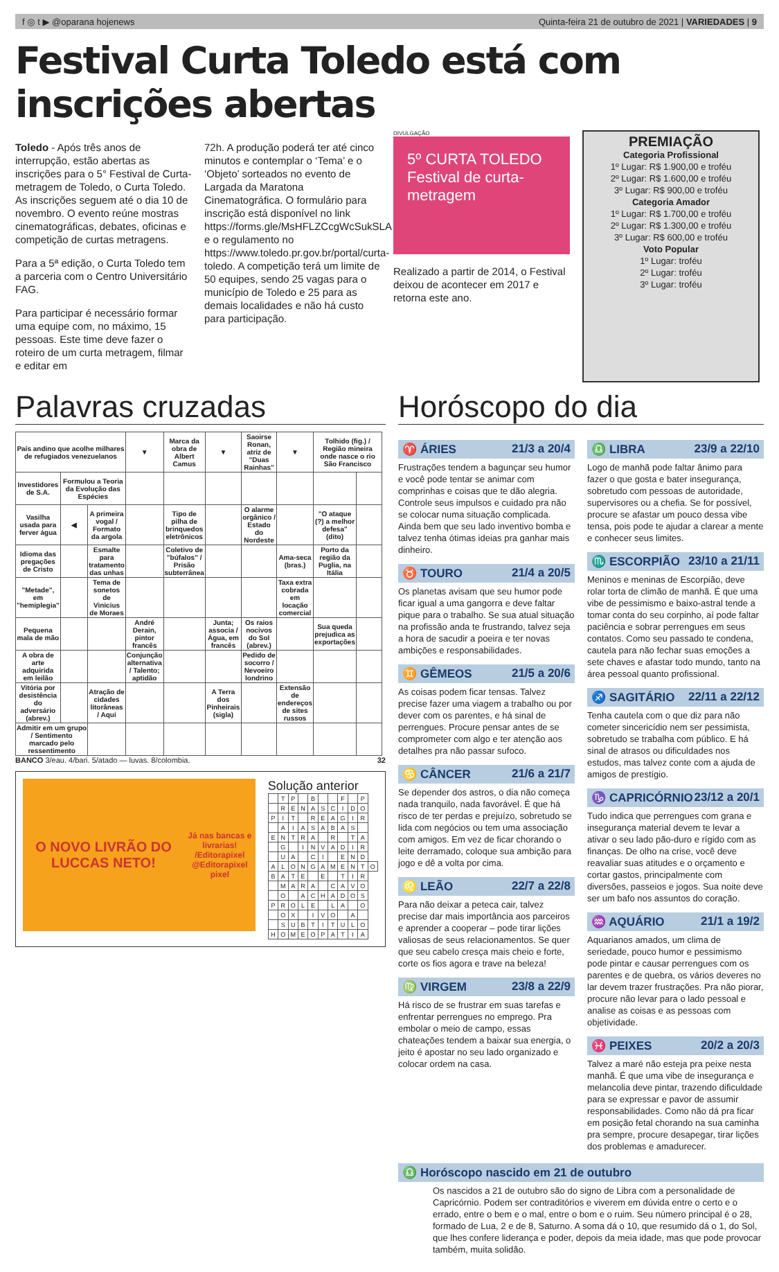f ◎ t ▶ @oparana hojenews Quinta-feira 21 de outubro de 2021 | VARIEDADES | 9
Festival Curta Toledo está com inscrições abertas
Toledo - Após três anos de interrupção, estão abertas as inscrições para o 5° Festival de Curta-metragem de Toledo, o Curta Toledo. As inscrições seguem até o dia 10 de novembro. O evento reúne mostras cinematográficas, debates, oficinas e competição de curtas metragens.
Para a 5ª edição, o Curta Toledo tem a parceria com o Centro Universitário FAG.
Para participar é necessário formar uma equipe com, no máximo, 15 pessoas. Este time deve fazer o roteiro de um curta metragem, filmar e editar em
72h. A produção poderá ter até cinco minutos e contemplar o ‘Tema’ e o ‘Objeto’ sorteados no evento de Largada da Maratona Cinematográfica. O formulário para inscrição está disponível no link https://forms.gle/MsHFLZCcgWcSukSLA e o regulamento no https://www.toledo.pr.gov.br/portal/curta-toledo. A competição terá um limite de 50 equipes, sendo 25 vagas para o município de Toledo e 25 para as demais localidades e não há custo para participação.
DIVULGAÇÃO
5º CURTA TOLEDO
Festival de curta-metragem
Realizado a partir de 2014, o Festival deixou de acontecer em 2017 e retorna este ano.
PREMIAÇÃO
Categoria Profissional
1º Lugar: R$ 1.900,00 e troféu
2º Lugar: R$ 1.600,00 e troféu
3º Lugar: R$ 900,00 e troféu
Categoria Amador
1º Lugar: R$ 1.700,00 e troféu
2º Lugar: R$ 1.300,00 e troféu
3º Lugar: R$ 600,00 e troféu
Voto Popular
1º Lugar: troféu
2º Lugar: troféu
3º Lugar: troféu
Palavras cruzadas
| País andino que acolhe milhares de refugiados venezuelanos | | | ▼ | Marca da obra de Albert Camus | ▼ | Saoirse Ronan, atriz de "Duas Rainhas" | ▼ | Tolhido (fig.) / Região mineira onde nasce o rio São Francisco | |
| Investidores de S.A. | Formulou a Teoria da Evolução das Espécies | | | | | | | | |
| Vasilha usada para ferver água | ◀ | A primeira vogal / Formato da argola | | Tipo de pilha de brinquedos eletrônicos | | O alarme orgânico / Estado do Nordeste | | "O ataque (?) a melhor defesa" (dito) | |
| Idioma das pregações de Cristo | | Esmalte para tratamento das unhas | | Coletivo de "búfalos" / Prisão subterrânea | | | Ama-seca (bras.) | Porto da região da Puglia, na Itália | |
| "Metade", em "hemiplegia" | | Tema de sonetos de Vinicius de Moraes | | | | | Taxa extra cobrada em locação comercial | | |
| Pequena mala de mão | | | André Derain, pintor francês | | Junta; associa / Água, em francês | Os raios nocivos do Sol (abrev.) | | Sua queda prejudica as exportações | |
| A obra de arte adquirida em leilão | | | Conjunção alternativa / Talento; aptidão | | | Pedido de socorro / Nevoeiro londrino | | | |
| Vitória por desistência do adversário (abrev.) | | Atração de cidades litorâneas / Aqui | | | A Terra dos Pinheirais (sigla) | | Extensão de endereços de sites russos | | |
| Admitir em um grupo / Sentimento marcado pelo ressentimento | | | | | | | | | |
BANCO 3/eau. 4/bari. 5/atado — luvas. 8/colombia. 32
O NOVO LIVRÃO DO LUCCAS NETO!
Já nas bancas e livrarias!
/Editorapixel @Editorapixel
pixel
Solução anterior
| | T | P | | B | | | F | | P | |
| | R | E | N | A | S | C | I | D | O | |
| P | I | T | | R | E | A | G | I | R | |
| | A | I | A | S | A | B | A | S | | |
| E | N | T | R | A | | R | | T | A | |
| | G | | I | N | V | A | D | I | R | |
| | U | A | | C | I | | E | N | D | |
| A | L | O | N | G | A | M | E | N | T | O |
| B | A | T | E | | E | | T | I | R | |
| | M | A | R | A | | C | A | V | O | |
| | O | | A | C | H | A | D | O | S | |
| P | R | O | L | E | | L | A | | O | |
| | O | X | | I | V | O | | A | | |
| | S | U | B | T | I | T | U | L | O | |
| H | O | M | E | O | P | A | T | I | A | |
Horóscopo do dia
♈ ÁRIES 21/3 a 20/4
Frustrações tendem a bagunçar seu humor e você pode tentar se animar com comprinhas e coisas que te dão alegria. Controle seus impulsos e cuidado pra não se colocar numa situação complicada. Ainda bem que seu lado inventivo bomba e talvez tenha ótimas ideias pra ganhar mais dinheiro.
♉ TOURO 21/4 a 20/5
Os planetas avisam que seu humor pode ficar igual a uma gangorra e deve faltar pique para o trabalho. Se sua atual situação na profissão anda te frustrando, talvez seja a hora de sacudir a poeira e ter novas ambições e responsabilidades.
♊ GÊMEOS 21/5 a 20/6
As coisas podem ficar tensas. Talvez precise fazer uma viagem a trabalho ou por dever com os parentes, e há sinal de perrengues. Procure pensar antes de se comprometer com algo e ter atenção aos detalhes pra não passar sufoco.
♋ CÂNCER 21/6 a 21/7
Se depender dos astros, o dia não começa nada tranquilo, nada favorável. É que há risco de ter perdas e prejuízo, sobretudo se lida com negócios ou tem uma associação com amigos. Em vez de ficar chorando o leite derramado, coloque sua ambição para jogo e dê a volta por cima.
♌ LEÃO 22/7 a 22/8
Para não deixar a peteca cair, talvez precise dar mais importância aos parceiros e aprender a cooperar – pode tirar lições valiosas de seus relacionamentos. Se quer que seu cabelo cresça mais cheio e forte, corte os fios agora e trave na beleza!
♍ VIRGEM 23/8 a 22/9
Há risco de se frustrar em suas tarefas e enfrentar perrengues no emprego. Pra embolar o meio de campo, essas chateações tendem a baixar sua energia, o jeito é apostar no seu lado organizado e colocar ordem na casa.
♎ LIBRA 23/9 a 22/10
Logo de manhã pode faltar ânimo para fazer o que gosta e bater insegurança, sobretudo com pessoas de autoridade, supervisores ou a chefia. Se for possível, procure se afastar um pouco dessa vibe tensa, pois pode te ajudar a clarear a mente e conhecer seus limites.
♏ ESCORPIÃO 23/10 a 21/11
Meninos e meninas de Escorpião, deve rolar torta de climão de manhã. É que uma vibe de pessimismo e baixo-astral tende a tomar conta do seu corpinho, aí pode faltar paciência e sobrar perrengues em seus contatos. Como seu passado te condena, cautela para não fechar suas emoções a sete chaves e afastar todo mundo, tanto na área pessoal quanto profissional.
♐ SAGITÁRIO 22/11 a 22/12
Tenha cautela com o que diz para não cometer sincericídio nem ser pessimista, sobretudo se trabalha com público. E há sinal de atrasos ou dificuldades nos estudos, mas talvez conte com a ajuda de amigos de prestígio.
♑ CAPRICÓRNIO 23/12 a 20/1
Tudo indica que perrengues com grana e insegurança material devem te levar a ativar o seu lado pão-duro e rígido com as finanças. De olho na crise, você deve reavaliar suas atitudes e o orçamento e cortar gastos, principalmente com diversões, passeios e jogos. Sua noite deve ser um bafo nos assuntos do coração.
♒ AQUÁRIO 21/1 a 19/2
Aquarianos amados, um clima de seriedade, pouco humor e pessimismo pode pintar e causar perrengues com os parentes e de quebra, os vários deveres no lar devem trazer frustrações. Pra não piorar, procure não levar para o lado pessoal e analise as coisas e as pessoas com objetividade.
♓ PEIXES 20/2 a 20/3
Talvez a maré não esteja pra peixe nesta manhã. É que uma vibe de insegurança e melancolia deve pintar, trazendo dificuldade para se expressar e pavor de assumir responsabilidades. Como não dá pra ficar em posição fetal chorando na sua caminha pra sempre, procure desapegar, tirar lições dos problemas e amadurecer.
♎ Horóscopo nascido em 21 de outubro
Os nascidos a 21 de outubro são do signo de Libra com a personalidade de Capricórnio. Podem ser contraditórios e viverem em dúvida entre o certo e o errado, entre o bem e o mal, entre o bom e o ruim. Seu número principal é o 28, formado de Lua, 2 e de 8, Saturno. A soma dá o 10, que resumido dá o 1, do Sol, que lhes confere liderança e poder, depois da meia idade, mas que pode provocar também, muita solidão.